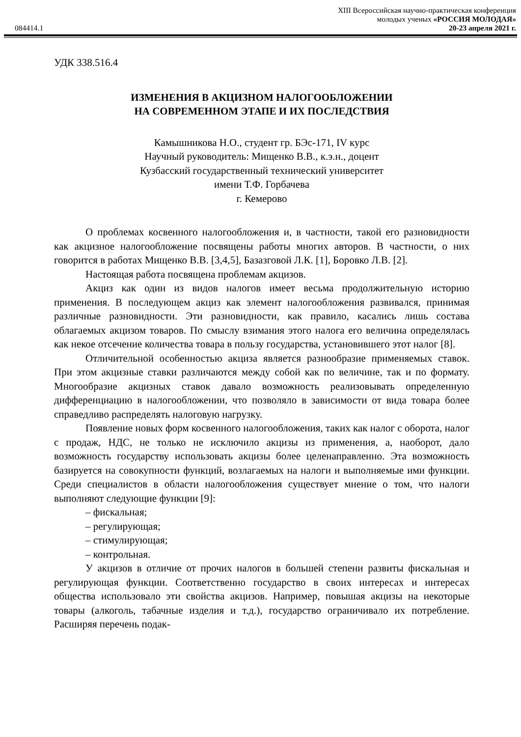084414.1
XIII Всероссийская научно-практическая конференция
молодых ученых «РОССИЯ МОЛОДАЯ»
20-23 апреля 2021 г.
УДК 338.516.4
ИЗМЕНЕНИЯ В АКЦИЗНОМ НАЛОГООБЛОЖЕНИИ
НА СОВРЕМЕННОМ ЭТАПЕ И ИХ ПОСЛЕДСТВИЯ
Камышникова Н.О., студент гр. БЭс-171, IV курс
Научный руководитель: Мищенко В.В., к.э.н., доцент
Кузбасский государственный технический университет
имени Т.Ф. Горбачева
г. Кемерово
О проблемах косвенного налогообложения и, в частности, такой его разновидности как акцизное налогообложение посвящены работы многих авторов. В частности, о них говорится в работах Мищенко В.В. [3,4,5], Базазговой Л.К. [1], Боровко Л.В. [2].
Настоящая работа посвящена проблемам акцизов.
Акциз как один из видов налогов имеет весьма продолжительную историю применения. В последующем акциз как элемент налогообложения развивался, принимая различные разновидности. Эти разновидности, как правило, касались лишь состава облагаемых акцизом товаров. По смыслу взимания этого налога его величина определялась как некое отсечение количества товара в пользу государства, установившего этот налог [8].
Отличительной особенностью акциза является разнообразие применяемых ставок. При этом акцизные ставки различаются между собой как по величине, так и по формату. Многообразие акцизных ставок давало возможность реализовывать определенную дифференциацию в налогообложении, что позволяло в зависимости от вида товара более справедливо распределять налоговую нагрузку.
Появление новых форм косвенного налогообложения, таких как налог с оборота, налог с продаж, НДС, не только не исключило акцизы из применения, а, наоборот, дало возможность государству использовать акцизы более целенаправленно. Эта возможность базируется на совокупности функций, возлагаемых на налоги и выполняемые ими функции. Среди специалистов в области налогообложения существует мнение о том, что налоги выполняют следующие функции [9]:
– фискальная;
– регулирующая;
– стимулирующая;
– контрольная.
У акцизов в отличие от прочих налогов в большей степени развиты фискальная и регулирующая функции. Соответственно государство в своих интересах и интересах общества использовало эти свойства акцизов. Например, повышая акцизы на некоторые товары (алкоголь, табачные изделия и т.д.), государство ограничивало их потребление. Расширяя перечень подак-